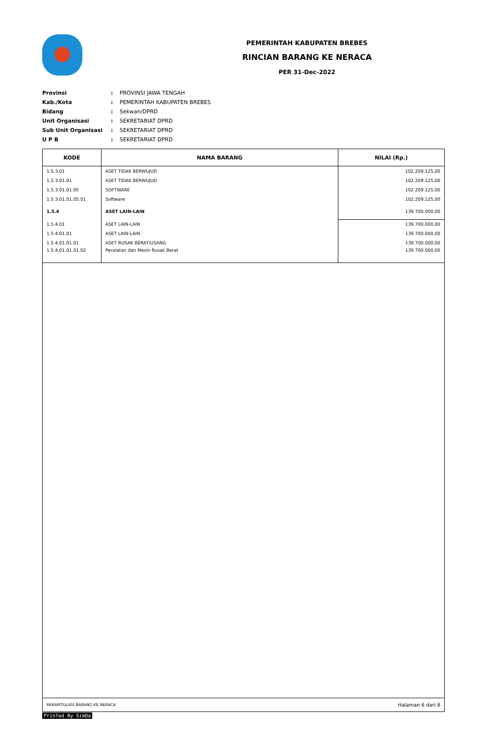PEMERINTAH KABUPATEN BREBES
RINCIAN BARANG KE NERACA
PER 31-Dec-2022
| Provinsi | : | PROVINSI JAWA TENGAH |
| Kab./Kota | : | PEMERINTAH KABUPATEN BREBES |
| Bidang | : | Sekwan/DPRD |
| Unit Organisasi | : | SEKRETARIAT DPRD |
| Sub Unit Organisasi | : | SEKRETARIAT DPRD |
| U P B | : | SEKRETARIAT DPRD |
| KODE | NAMA BARANG | NILAI (Rp.) |
| --- | --- | --- |
| 1.5.3.01 | ASET TIDAK BERWUJUD | 102.209.125,00 |
| 1.5.3.01.01 | ASET TIDAK BERWUJUD | 102.209.125,00 |
| 1.5.3.01.01.05 | SOFTWARE | 102.209.125,00 |
| 1.5.3.01.01.05.01 | Software | 102.209.125,00 |
| 1.5.4 | ASET LAIN-LAIN | 139.700.000,00 |
| 1.5.4.01 | ASET LAIN-LAIN | 139.700.000,00 |
| 1.5.4.01.01 | ASET LAIN-LAIN | 139.700.000,00 |
| 1.5.4.01.01.01 | ASET RUSAK BERAT/USANG | 139.700.000,00 |
| 1.5.4.01.01.01.02 | Peralatan dan Mesin Rusak Berat | 139.700.000,00 |
REKAPITULASI BARANG KE NERACA Halaman 6 dari 6
PrinTed By SimDa